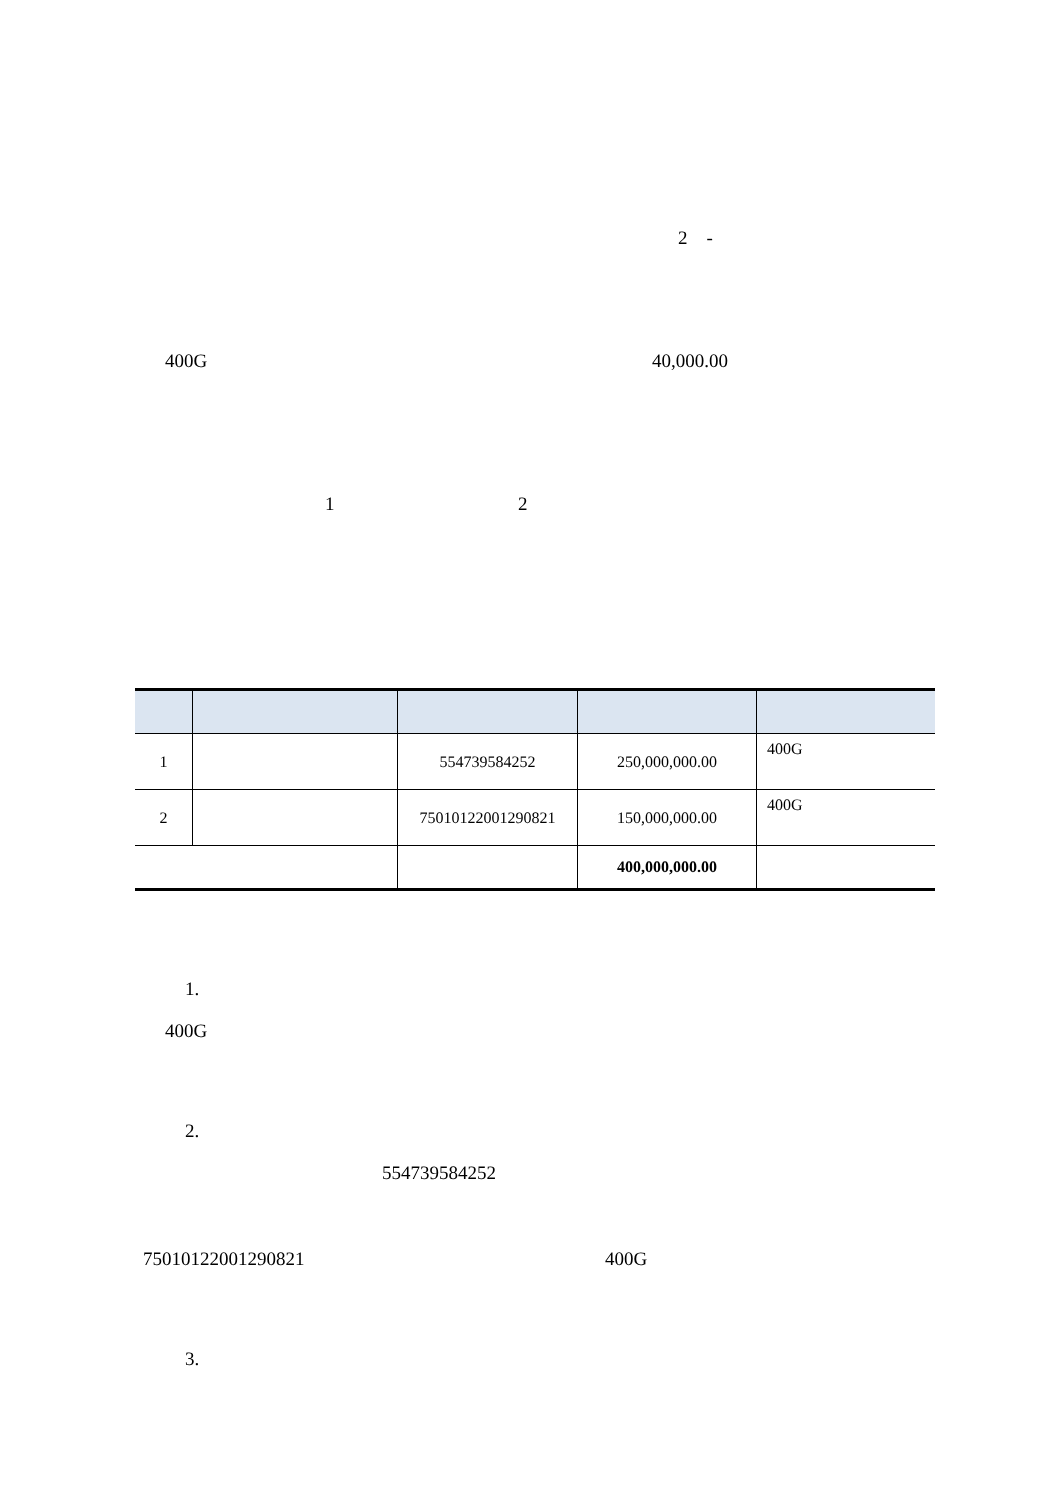2 -
400G 40,000.00
1 2
| 1 | | 554739584252 | 250,000,000.00 | 400G |
| 2 | | 75010122001290821 | 150,000,000.00 | 400G |
| | | | 400,000,000.00 | |
1.
400G
2.
554739584252
75010122001290821 400G
3.